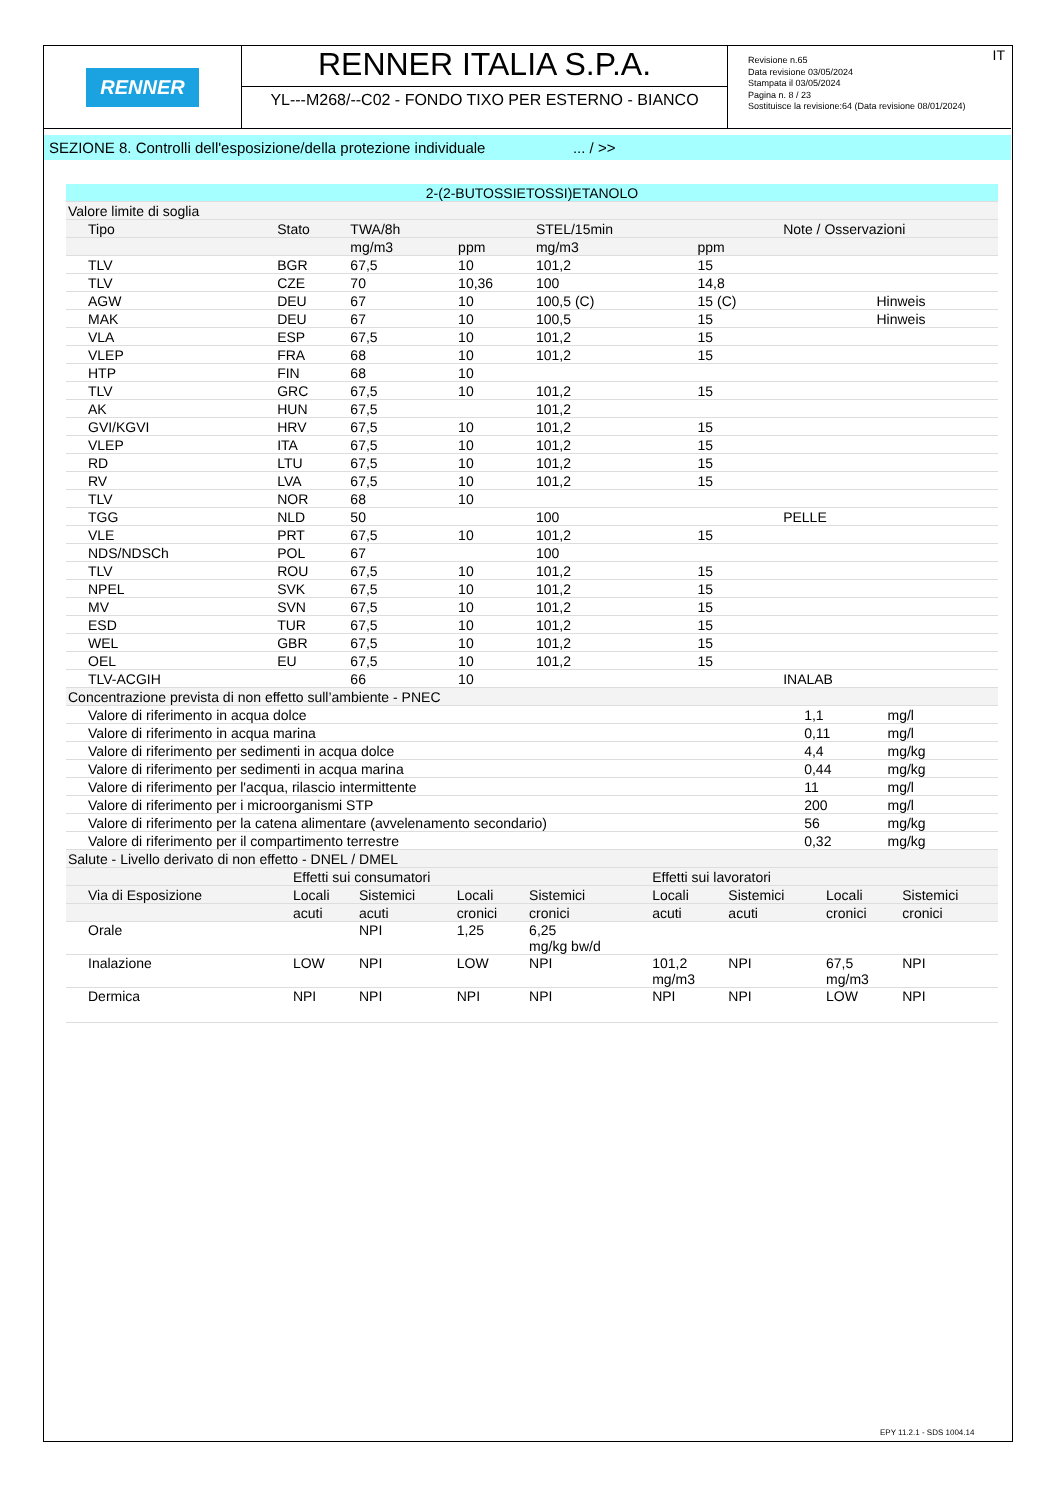RENNER
RENNER ITALIA S.P.A.
YL---M268/--C02 - FONDO TIXO PER ESTERNO - BIANCO
IT Revisione n.65
Data revisione 03/05/2024
Stampata il 03/05/2024
Pagina n. 8 / 23
Sostituisce la revisione:64 (Data revisione 08/01/2024)
SEZIONE 8. Controlli dell'esposizione/della protezione individuale ... / >>
| 2-(2-BUTOSSIETOSSI)ETANOLO | | | | | | | | |
| --- | --- | --- | --- | --- | --- | --- | --- | --- |
| Valore limite di soglia | | | | | | | | |
| Tipo | Stato | TWA/8h | | STEL/15min | | Note / Osservazioni | | |
| | | mg/m3 | ppm | mg/m3 | ppm | | | |
| TLV | BGR | 67,5 | 10 | 101,2 | 15 | | | |
| TLV | CZE | 70 | 10,36 | 100 | 14,8 | | | |
| AGW | DEU | 67 | 10 | 100,5 (C) | 15 (C) | Hinweis | | |
| MAK | DEU | 67 | 10 | 100,5 | 15 | Hinweis | | |
| VLA | ESP | 67,5 | 10 | 101,2 | 15 | | | |
| VLEP | FRA | 68 | 10 | 101,2 | 15 | | | |
| HTP | FIN | 68 | 10 | | | | | |
| TLV | GRC | 67,5 | 10 | 101,2 | 15 | | | |
| AK | HUN | 67,5 | | 101,2 | | | | |
| GVI/KGVI | HRV | 67,5 | 10 | 101,2 | 15 | | | |
| VLEP | ITA | 67,5 | 10 | 101,2 | 15 | | | |
| RD | LTU | 67,5 | 10 | 101,2 | 15 | | | |
| RV | LVA | 67,5 | 10 | 101,2 | 15 | | | |
| TLV | NOR | 68 | 10 | | | | | |
| TGG | NLD | 50 | | 100 | | PELLE | | |
| VLE | PRT | 67,5 | 10 | 101,2 | 15 | | | |
| NDS/NDSCh | POL | 67 | | 100 | | | | |
| TLV | ROU | 67,5 | 10 | 101,2 | 15 | | | |
| NPEL | SVK | 67,5 | 10 | 101,2 | 15 | | | |
| MV | SVN | 67,5 | 10 | 101,2 | 15 | | | |
| ESD | TUR | 67,5 | 10 | 101,2 | 15 | | | |
| WEL | GBR | 67,5 | 10 | 101,2 | 15 | | | |
| OEL | EU | 67,5 | 10 | 101,2 | 15 | | | |
| TLV-ACGIH | | 66 | 10 | | | INALAB | | |
| Concentrazione prevista di non effetto sull’ambiente - PNEC | | | | | | | | |
| Valore di riferimento in acqua dolce | | | | | | | 1,1 | mg/l |
| Valore di riferimento in acqua marina | | | | | | | 0,11 | mg/l |
| Valore di riferimento per sedimenti in acqua dolce | | | | | | | 4,4 | mg/kg |
| Valore di riferimento per sedimenti in acqua marina | | | | | | | 0,44 | mg/kg |
| Valore di riferimento per l'acqua, rilascio intermittente | | | | | | | 11 | mg/l |
| Valore di riferimento per i microorganismi STP | | | | | | | 200 | mg/l |
| Valore di riferimento per la catena alimentare (avvelenamento secondario) | | | | | | | 56 | mg/kg |
| Valore di riferimento per il compartimento terrestre | | | | | | | 0,32 | mg/kg |
| Salute - Livello derivato di non effetto - DNEL / DMEL | | | | | | | | |
| | Effetti sui consumatori | | | | Effetti sui lavoratori | | | |
| Via di Esposizione | Locali | Sistemici | Locali | Sistemici | Locali | Sistemici | Locali | Sistemici |
| | acuti | acuti | cronici | cronici | acuti | acuti | cronici | cronici |
| Orale | | NPI | 1,25 | 6,25 mg/kg bw/d | | | | |
| Inalazione | LOW | NPI | LOW | NPI | 101,2 mg/m3 | NPI | 67,5 mg/m3 | NPI |
| Dermica | NPI | NPI | NPI | NPI | NPI | NPI | LOW | NPI |
EPY 11.2.1 - SDS 1004.14